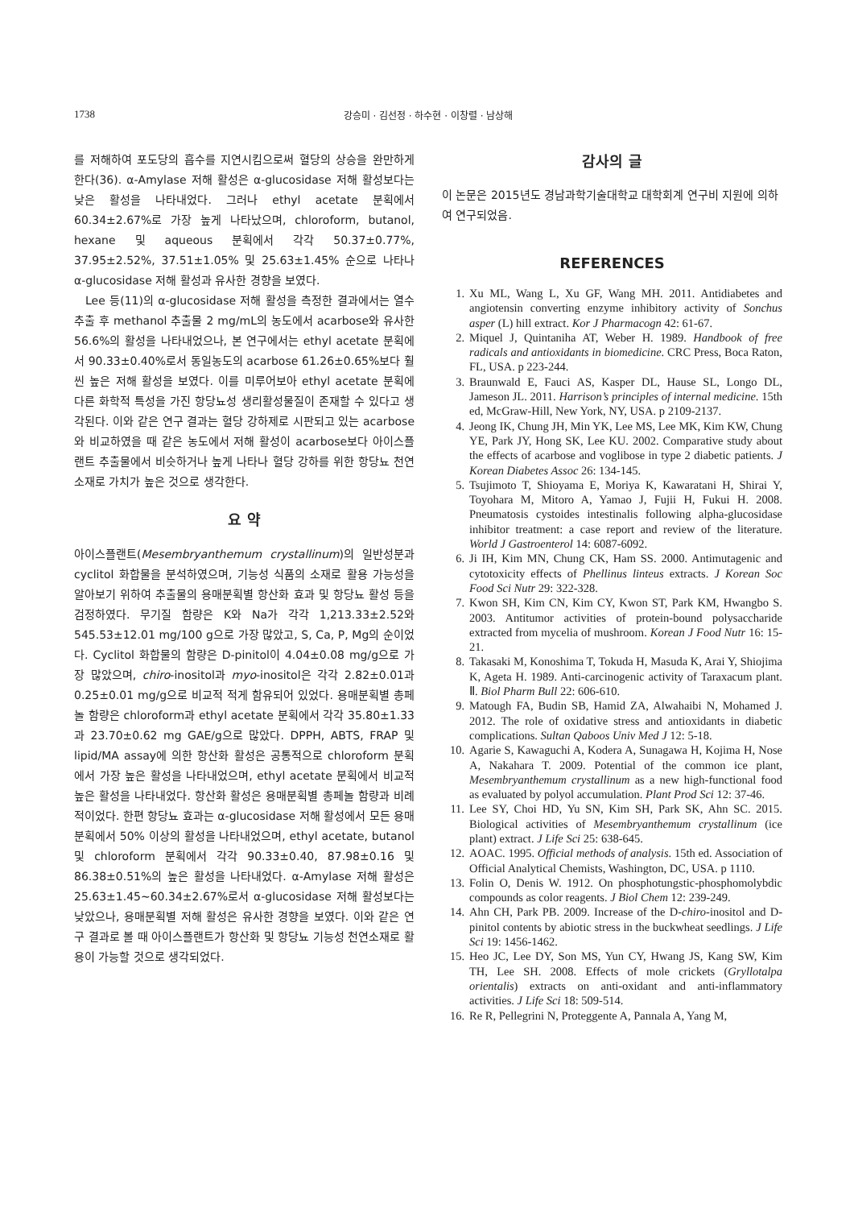1738 강승미 · 김선정 · 하수현 · 이창렬 · 남상해
를 저해하여 포도당의 흡수를 지연시킴으로써 혈당의 상승을 완만하게 한다(36). α-Amylase 저해 활성은 α-glucosidase 저해 활성보다는 낮은 활성을 나타내었다. 그러나 ethyl acetate 분획에서 60.34±2.67%로 가장 높게 나타났으며, chloroform, butanol, hexane 및 aqueous 분획에서 각각 50.37±0.77%, 37.95±2.52%, 37.51±1.05% 및 25.63±1.45% 순으로 나타나 α-glucosidase 저해 활성과 유사한 경향을 보였다.
Lee 등(11)의 α-glucosidase 저해 활성을 측정한 결과에서는 열수 추출 후 methanol 추출물 2 mg/mL의 농도에서 acarbose와 유사한 56.6%의 활성을 나타내었으나, 본 연구에서는 ethyl acetate 분획에서 90.33±0.40%로서 동일농도의 acarbose 61.26±0.65%보다 훨씬 높은 저해 활성을 보였다. 이를 미루어보아 ethyl acetate 분획에 다른 화학적 특성을 가진 항당뇨성 생리활성물질이 존재할 수 있다고 생각된다. 이와 같은 연구 결과는 혈당 강하제로 시판되고 있는 acarbose와 비교하였을 때 같은 농도에서 저해 활성이 acarbose보다 아이스플랜트 추출물에서 비슷하거나 높게 나타나 혈당 강하를 위한 항당뇨 천연소재로 가치가 높은 것으로 생각한다.
요 약
아이스플랜트(Mesembryanthemum crystallinum)의 일반성분과 cyclitol 화합물을 분석하였으며, 기능성 식품의 소재로 활용 가능성을 알아보기 위하여 추출물의 용매분획별 항산화 효과 및 항당뇨 활성 등을 검정하였다. 무기질 함량은 K와 Na가 각각 1,213.33±2.52와 545.53±12.01 mg/100 g으로 가장 많았고, S, Ca, P, Mg의 순이었다. Cyclitol 화합물의 함량은 D-pinitol이 4.04±0.08 mg/g으로 가장 많았으며, chiro-inositol과 myo-inositol은 각각 2.82±0.01과 0.25±0.01 mg/g으로 비교적 적게 함유되어 있었다. 용매분획별 총페놀 함량은 chloroform과 ethyl acetate 분획에서 각각 35.80±1.33과 23.70±0.62 mg GAE/g으로 많았다. DPPH, ABTS, FRAP 및 lipid/MA assay에 의한 항산화 활성은 공통적으로 chloroform 분획에서 가장 높은 활성을 나타내었으며, ethyl acetate 분획에서 비교적 높은 활성을 나타내었다. 항산화 활성은 용매분획별 총페놀 함량과 비례적이었다. 한편 항당뇨 효과는 α-glucosidase 저해 활성에서 모든 용매분획에서 50% 이상의 활성을 나타내었으며, ethyl acetate, butanol 및 chloroform 분획에서 각각 90.33±0.40, 87.98±0.16 및 86.38±0.51%의 높은 활성을 나타내었다. α-Amylase 저해 활성은 25.63±1.45~60.34±2.67%로서 α-glucosidase 저해 활성보다는 낮았으나, 용매분획별 저해 활성은 유사한 경향을 보였다. 이와 같은 연구 결과로 볼 때 아이스플랜트가 항산화 및 항당뇨 기능성 천연소재로 활용이 가능할 것으로 생각되었다.
감사의 글
이 논문은 2015년도 경남과학기술대학교 대학회계 연구비 지원에 의하여 연구되었음.
REFERENCES
1. Xu ML, Wang L, Xu GF, Wang MH. 2011. Antidiabetes and angiotensin converting enzyme inhibitory activity of Sonchus asper (L) hill extract. Kor J Pharmacogn 42: 61-67.
2. Miquel J, Quintaniha AT, Weber H. 1989. Handbook of free radicals and antioxidants in biomedicine. CRC Press, Boca Raton, FL, USA. p 223-244.
3. Braunwald E, Fauci AS, Kasper DL, Hause SL, Longo DL, Jameson JL. 2011. Harrison’s principles of internal medicine. 15th ed, McGraw-Hill, New York, NY, USA. p 2109-2137.
4. Jeong IK, Chung JH, Min YK, Lee MS, Lee MK, Kim KW, Chung YE, Park JY, Hong SK, Lee KU. 2002. Comparative study about the effects of acarbose and voglibose in type 2 diabetic patients. J Korean Diabetes Assoc 26: 134-145.
5. Tsujimoto T, Shioyama E, Moriya K, Kawaratani H, Shirai Y, Toyohara M, Mitoro A, Yamao J, Fujii H, Fukui H. 2008. Pneumatosis cystoides intestinalis following alpha-glucosidase inhibitor treatment: a case report and review of the literature. World J Gastroenterol 14: 6087-6092.
6. Ji IH, Kim MN, Chung CK, Ham SS. 2000. Antimutagenic and cytotoxicity effects of Phellinus linteus extracts. J Korean Soc Food Sci Nutr 29: 322-328.
7. Kwon SH, Kim CN, Kim CY, Kwon ST, Park KM, Hwangbo S. 2003. Antitumor activities of protein-bound polysaccharide extracted from mycelia of mushroom. Korean J Food Nutr 16: 15-21.
8. Takasaki M, Konoshima T, Tokuda H, Masuda K, Arai Y, Shiojima K, Ageta H. 1989. Anti-carcinogenic activity of Taraxacum plant. Ⅱ. Biol Pharm Bull 22: 606-610.
9. Matough FA, Budin SB, Hamid ZA, Alwahaibi N, Mohamed J. 2012. The role of oxidative stress and antioxidants in diabetic complications. Sultan Qaboos Univ Med J 12: 5-18.
10. Agarie S, Kawaguchi A, Kodera A, Sunagawa H, Kojima H, Nose A, Nakahara T. 2009. Potential of the common ice plant, Mesembryanthemum crystallinum as a new high-functional food as evaluated by polyol accumulation. Plant Prod Sci 12: 37-46.
11. Lee SY, Choi HD, Yu SN, Kim SH, Park SK, Ahn SC. 2015. Biological activities of Mesembryanthemum crystallinum (ice plant) extract. J Life Sci 25: 638-645.
12. AOAC. 1995. Official methods of analysis. 15th ed. Association of Official Analytical Chemists, Washington, DC, USA. p 1110.
13. Folin O, Denis W. 1912. On phosphotungstic-phosphomolybdic compounds as color reagents. J Biol Chem 12: 239-249.
14. Ahn CH, Park PB. 2009. Increase of the D-chiro-inositol and D-pinitol contents by abiotic stress in the buckwheat seedlings. J Life Sci 19: 1456-1462.
15. Heo JC, Lee DY, Son MS, Yun CY, Hwang JS, Kang SW, Kim TH, Lee SH. 2008. Effects of mole crickets (Gryllotalpa orientalis) extracts on anti-oxidant and anti-inflammatory activities. J Life Sci 18: 509-514.
16. Re R, Pellegrini N, Proteggente A, Pannala A, Yang M,